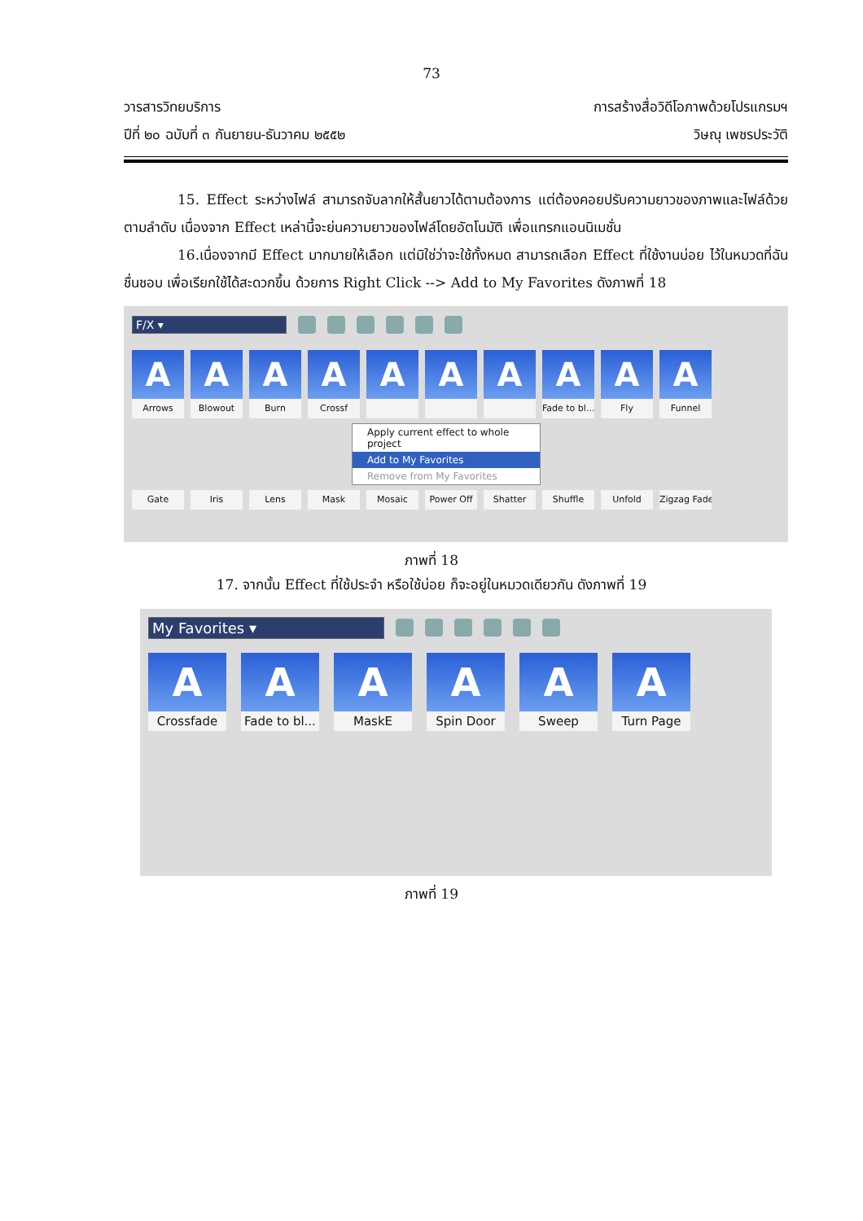73
วารสารวิทยบริการ
ปีที่ ๒๐ ฉบับที่ ๓ กันยายน-ธันวาคม ๒๕๕๒
การสร้างสื่อวิดีโอภาพด้วยโปรแกรมฯ
วิษณุ เพชรประวัติ
15. Effect ระหว่างไฟล์ สามารถจับลากให้สั้นยาวได้ตามต้องการ แต่ต้องคอยปรับความยาวของภาพและไฟล์ด้วยตามลำดับ เนื่องจาก Effect เหล่านี้จะย่นความยาวของไฟล์โดยอัตโนมัติ เพื่อแทรกแอนนิเมชั่น
16.เนื่องจากมี Effect มากมายให้เลือก แต่มิใช่ว่าจะใช้ทั้งหมด สามารถเลือก Effect ที่ใช้งานบ่อย ไว้ในหมวดที่ฉันชื่นชอบ เพื่อเรียกใช้ได้สะดวกขึ้น ด้วยการ Right Click --> Add to My Favorites ดังภาพที่ 18
F/X ▾
A
Arrows
A
Blowout
A
Burn
A
Crossf
A
A
A
A
Fade to bl...
A
Fly
A
Funnel
Apply current effect to whole project
Add to My Favorites
Remove from My Favorites
Gate
Iris
Lens
Mask
Mosaic
Power Off
Shatter
Shuffle
Unfold
Zigzag Fade
ภาพที่ 18
17. จากนั้น Effect ที่ใช้ประจำ หรือใช้บ่อย ก็จะอยู่ในหมวดเดียวกัน ดังภาพที่ 19
My Favorites ▾
A
Crossfade
A
Fade to bl...
A
MaskE
A
Spin Door
A
Sweep
A
Turn Page
ภาพที่ 19